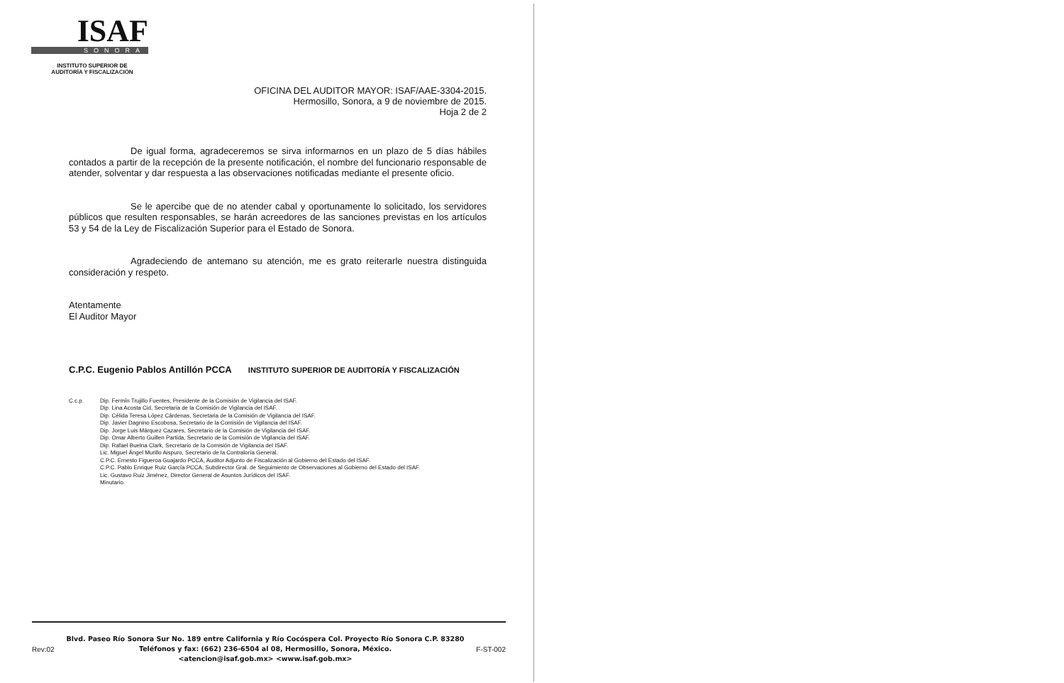ISAF
SONORA
INSTITUTO SUPERIOR DE
AUDITORÍA Y FISCALIZACIÓN
OFICINA DEL AUDITOR MAYOR: ISAF/AAE-3304-2015.
Hermosillo, Sonora, a 9 de noviembre de 2015.
Hoja 2 de 2
De igual forma, agradeceremos se sirva informarnos en un plazo de 5 días hábiles contados a partir de la recepción de la presente notificación, el nombre del funcionario responsable de atender, solventar y dar respuesta a las observaciones notificadas mediante el presente oficio.
Se le apercibe que de no atender cabal y oportunamente lo solicitado, los servidores públicos que resulten responsables, se harán acreedores de las sanciones previstas en los artículos 53 y 54 de la Ley de Fiscalización Superior para el Estado de Sonora.
Agradeciendo de antemano su atención, me es grato reiterarle nuestra distinguida consideración y respeto.
Atentamente
El Auditor Mayor
C.P.C. Eugenio Pablos Antillón PCCA INSTITUTO SUPERIOR DE AUDITORÍA Y FISCALIZACIÓN
C.c.p. Dip. Fermín Trujillo Fuentes, Presidente de la Comisión de Vigilancia del ISAF.
Dip. Lina Acosta Cid, Secretaria de la Comisión de Vigilancia del ISAF.
Dip. Célida Teresa López Cárdenas, Secretaria de la Comisión de Vigilancia del ISAF.
Dip. Javier Dagnino Escobosa, Secretario de la Comisión de Vigilancia del ISAF.
Dip. Jorge Luis Márquez Cazares, Secretario de la Comisión de Vigilancia del ISAF.
Dip. Omar Alberto Guillen Partida, Secretario de la Comisión de Vigilancia del ISAF.
Dip. Rafael Buelna Clark, Secretario de la Comisión de Vigilancia del ISAF.
Lic. Miguel Ángel Murillo Aispuro, Secretario de la Contraloría General.
C.P.C. Ernesto Figueroa Guajardo PCCA, Auditor Adjunto de Fiscalización al Gobierno del Estado del ISAF.
C.P.C. Pablo Enrique Ruiz García PCCA, Subdirector Gral. de Seguimiento de Observaciones al Gobierno del Estado del ISAF.
Lic. Gustavo Ruiz Jiménez, Director General de Asuntos Jurídicos del ISAF.
Minutario.
Rev:02
Blvd. Paseo Río Sonora Sur No. 189 entre California y Río Cocóspera Col. Proyecto Río Sonora C.P. 83280
Teléfonos y fax: (662) 236-6504 al 08, Hermosillo, Sonora, México.
<atencion@isaf.gob.mx> <www.isaf.gob.mx>
F-ST-002